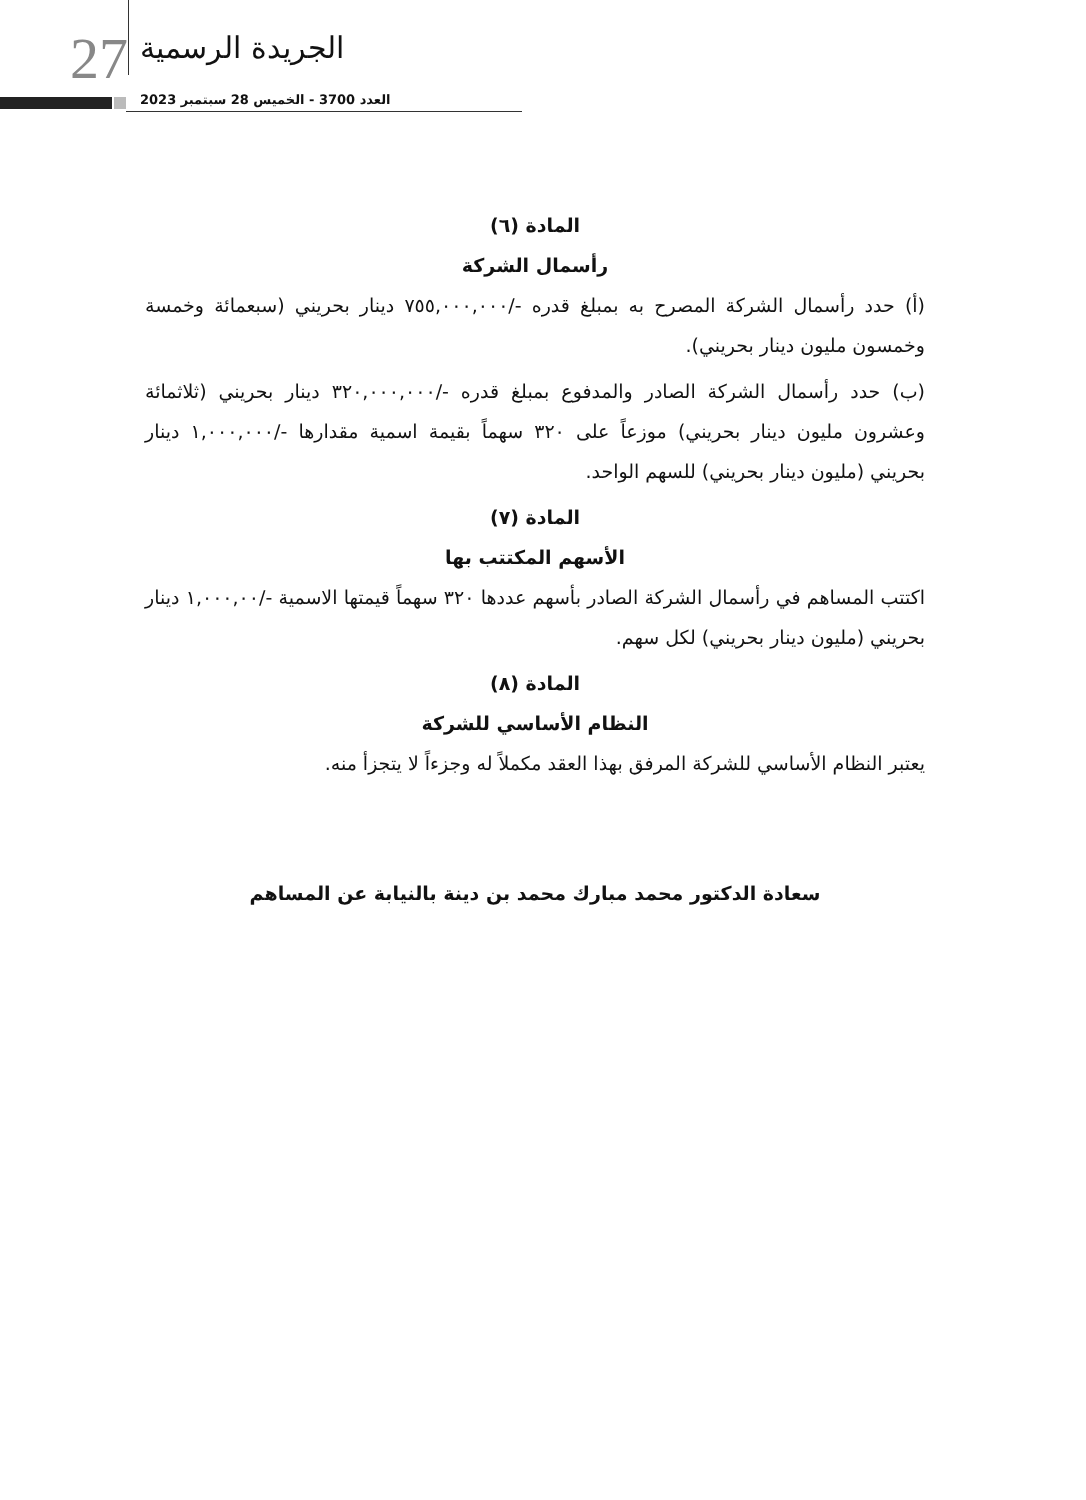27 الجريدة الرسمية
العدد 3700 - الخميس 28 سبتمبر 2023
المادة (٦)
رأسمال الشركة
(أ) حدد رأسمال الشركة المصرح به بمبلغ قدره -/٧٥٥,٠٠٠,٠٠٠ دينار بحريني (سبعمائة وخمسة وخمسون مليون دينار بحريني).
(ب) حدد رأسمال الشركة الصادر والمدفوع بمبلغ قدره -/٣٢٠,٠٠٠,٠٠٠ دينار بحريني (ثلاثمائة وعشرون مليون دينار بحريني) موزعاً على ٣٢٠ سهماً بقيمة اسمية مقدارها -/١,٠٠٠,٠٠٠ دينار بحريني (مليون دينار بحريني) للسهم الواحد.
المادة (٧)
الأسهم المكتتب بها
اكتتب المساهم في رأسمال الشركة الصادر بأسهم عددها ٣٢٠ سهماً قيمتها الاسمية -/١,٠٠٠,٠٠ دينار بحريني (مليون دينار بحريني) لكل سهم.
المادة (٨)
النظام الأساسي للشركة
يعتبر النظام الأساسي للشركة المرفق بهذا العقد مكملاً له وجزءاً لا يتجزأ منه.
سعادة الدكتور محمد مبارك محمد بن دينة بالنيابة عن المساهم